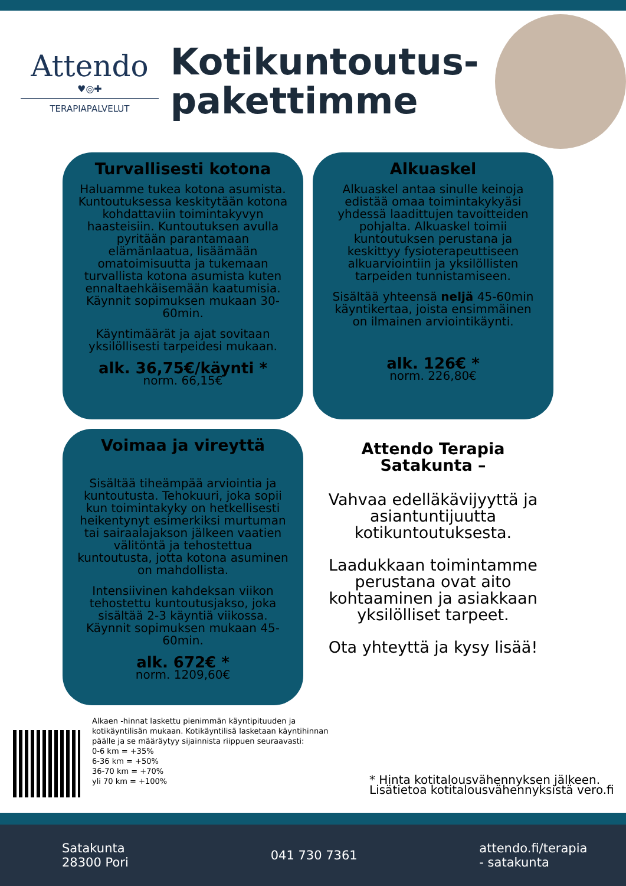Attendo
♥◎✚
TERAPIAPALVELUT
Kotikuntoutus-pakettimme
Turvallisesti kotona
Haluamme tukea kotona asumista. Kuntoutuksessa keskitytään kotona kohdattaviin toimintakyvyn haasteisiin. Kuntoutuksen avulla pyritään parantamaan elämänlaatua, lisäämään omatoimisuutta ja tukemaan turvallista kotona asumista kuten ennaltaehkäisemään kaatumisia. Käynnit sopimuksen mukaan 30-60min.
Käyntimäärät ja ajat sovitaan yksilöllisesti tarpeidesi mukaan.
alk. 36,75€/käynti *
norm. 66,15€
Alkuaskel
Alkuaskel antaa sinulle keinoja edistää omaa toimintakykyäsi yhdessä laadittujen tavoitteiden pohjalta. Alkuaskel toimii kuntoutuksen perustana ja keskittyy fysioterapeuttiseen alkuarviointiin ja yksilöllisten tarpeiden tunnistamiseen.
Sisältää yhteensä neljä 45-60min käyntikertaa, joista ensimmäinen on ilmainen arviointikäynti.
alk. 126€ *
norm. 226,80€
Voimaa ja vireyttä
Sisältää tiheämpää arviointia ja kuntoutusta. Tehokuuri, joka sopii kun toimintakyky on hetkellisesti heikentynyt esimerkiksi murtuman tai sairaalajakson jälkeen vaatien välitöntä ja tehostettua kuntoutusta, jotta kotona asuminen on mahdollista.
Intensiivinen kahdeksan viikon tehostettu kuntoutusjakso, joka sisältää 2-3 käyntiä viikossa. Käynnit sopimuksen mukaan 45-60min.
alk. 672€ *
norm. 1209,60€
Attendo Terapia Satakunta –
Vahvaa edelläkävijyyttä ja asiantuntijuutta kotikuntoutuksesta.
Laadukkaan toimintamme perustana ovat aito kohtaaminen ja asiakkaan yksilölliset tarpeet.
Ota yhteyttä ja kysy lisää!
Alkaen -hinnat laskettu pienimmän käyntipituuden ja kotikäyntilisän mukaan. Kotikäyntilisä lasketaan käyntihinnan päälle ja se määräytyy sijainnista riippuen seuraavasti:
0-6 km = +35%
6-36 km = +50%
36-70 km = +70%
yli 70 km = +100%
* Hinta kotitalousvähennyksen jälkeen.
Lisätietoa kotitalousvähennyksistä vero.fi
Satakunta
28300 Pori
041 730 7361
attendo.fi/terapia
- satakunta